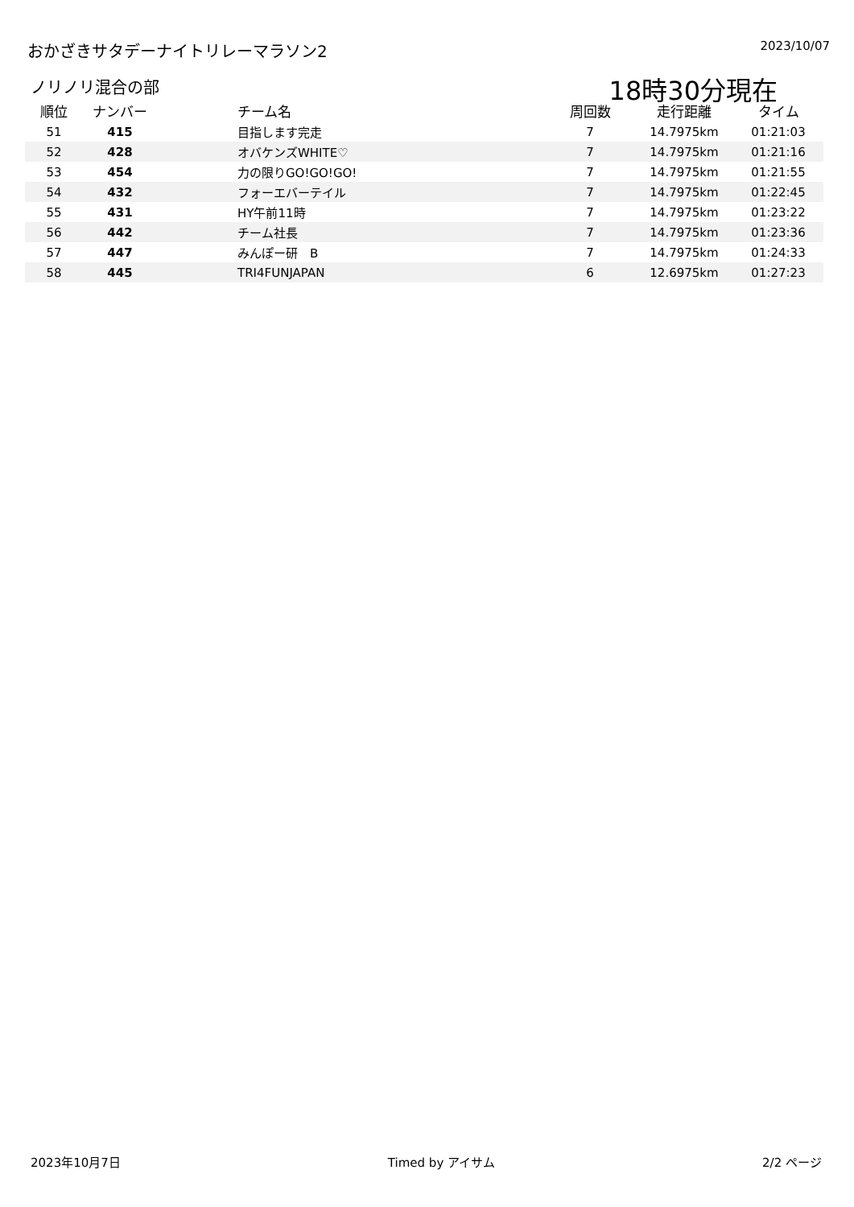おかざきサタデーナイトリレーマラソン2
2023/10/07
ノリノリ混合の部
18時30分現在
| 順位 | ナンバー | チーム名 | 周回数 | 走行距離 | タイム |
| --- | --- | --- | --- | --- | --- |
| 51 | 415 | 目指します完走 | 7 | 14.7975km | 01:21:03 |
| 52 | 428 | オバケンズWHITE♡ | 7 | 14.7975km | 01:21:16 |
| 53 | 454 | 力の限りGO!GO!GO! | 7 | 14.7975km | 01:21:55 |
| 54 | 432 | フォーエバーテイル | 7 | 14.7975km | 01:22:45 |
| 55 | 431 | HY午前11時 | 7 | 14.7975km | 01:23:22 |
| 56 | 442 | チーム社長 | 7 | 14.7975km | 01:23:36 |
| 57 | 447 | みんぽー研 B | 7 | 14.7975km | 01:24:33 |
| 58 | 445 | TRI4FUNJAPAN | 6 | 12.6975km | 01:27:23 |
2023年10月7日 Timed by アイサム 2/2 ページ